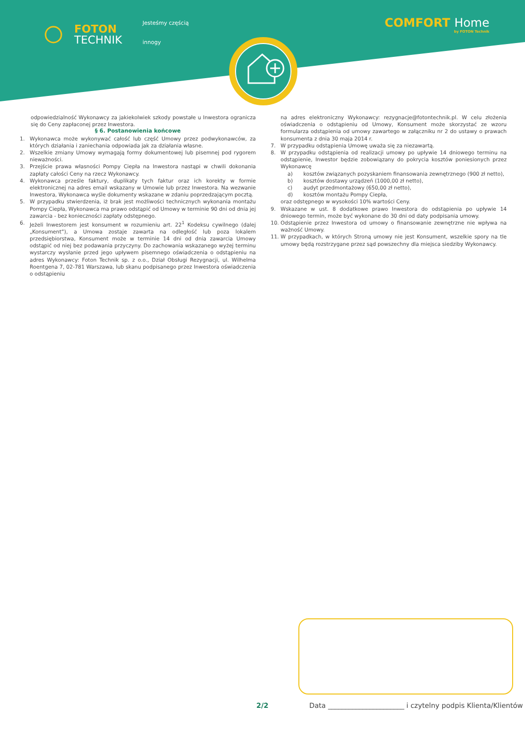FOTON
TECHNIK
Jesteśmy częścią
innogy
COMFORT Home
by FOTON Technik
odpowiedzialność Wykonawcy za jakiekolwiek szkody powstałe u Inwestora ogranicza się do Ceny zapłaconej przez Inwestora.
§ 6. Postanowienia końcowe
1. Wykonawca może wykonywać całość lub część Umowy przez podwykonawców, za których działania i zaniechania odpowiada jak za działania własne.
2. Wszelkie zmiany Umowy wymagają formy dokumentowej lub pisemnej pod rygorem nieważności.
3. Przejście prawa własności Pompy Ciepła na Inwestora nastąpi w chwili dokonania zapłaty całości Ceny na rzecz Wykonawcy.
4. Wykonawca prześle faktury, duplikaty tych faktur oraz ich korekty w formie elektronicznej na adres email wskazany w Umowie lub przez Inwestora. Na wezwanie Inwestora, Wykonawca wyśle dokumenty wskazane w zdaniu poprzedzającym pocztą.
5. W przypadku stwierdzenia, iż brak jest możliwości technicznych wykonania montażu Pompy Ciepła, Wykonawca ma prawo odstąpić od Umowy w terminie 90 dni od dnia jej zawarcia - bez konieczności zapłaty odstępnego.
6. Jeżeli Inwestorem jest konsument w rozumieniu art. 22<sup>1</sup> Kodeksu cywilnego (dalej „Konsument”), a Umowa zostaje zawarta na odległość lub poza lokalem przedsiębiorstwa, Konsument może w terminie 14 dni od dnia zawarcia Umowy odstąpić od niej bez podawania przyczyny. Do zachowania wskazanego wyżej terminu wystarczy wysłanie przed jego upływem pisemnego oświadczenia o odstąpieniu na adres Wykonawcy: Foton Technik sp. z o.o., Dział Obsługi Rezygnacji, ul. Wilhelma Roentgena 7, 02-781 Warszawa, lub skanu podpisanego przez Inwestora oświadczenia o odstąpieniu
na adres elektroniczny Wykonawcy: rezygnacje@fotontechnik.pl. W celu złożenia oświadczenia o odstąpieniu od Umowy, Konsument może skorzystać ze wzoru formularza odstąpienia od umowy zawartego w załączniku nr 2 do ustawy o prawach konsumenta z dnia 30 maja 2014 r.
7. W przypadku odstąpienia Umowę uważa się za niezawartą.
8. W przypadku odstąpienia od realizacji umowy po upływie 14 dniowego terminu na odstąpienie, Inwestor będzie zobowiązany do pokrycia kosztów poniesionych przez Wykonawcę
a) kosztów związanych pozyskaniem finansowania zewnętrznego (900 zł netto),
b) kosztów dostawy urządzeń (1000,00 zł netto),
c) audyt przedmontażowy (650,00 zł netto),
d) kosztów montażu Pompy Ciepła,
oraz odstępnego w wysokości 10% wartości Ceny.
9. Wskazane w ust. 8 dodatkowe prawo Inwestora do odstąpienia po upływie 14 dniowego termin, może być wykonane do 30 dni od daty podpisania umowy.
10. Odstąpienie przez Inwestora od umowy o finansowanie zewnętrzne nie wpływa na ważność Umowy.
11. W przypadkach, w których Stroną umowy nie jest Konsument, wszelkie spory na tle umowy będą rozstrzygane przez sąd powszechny dla miejsca siedziby Wykonawcy.
2/2 Data ______________________ i czytelny podpis Klienta/Klientów